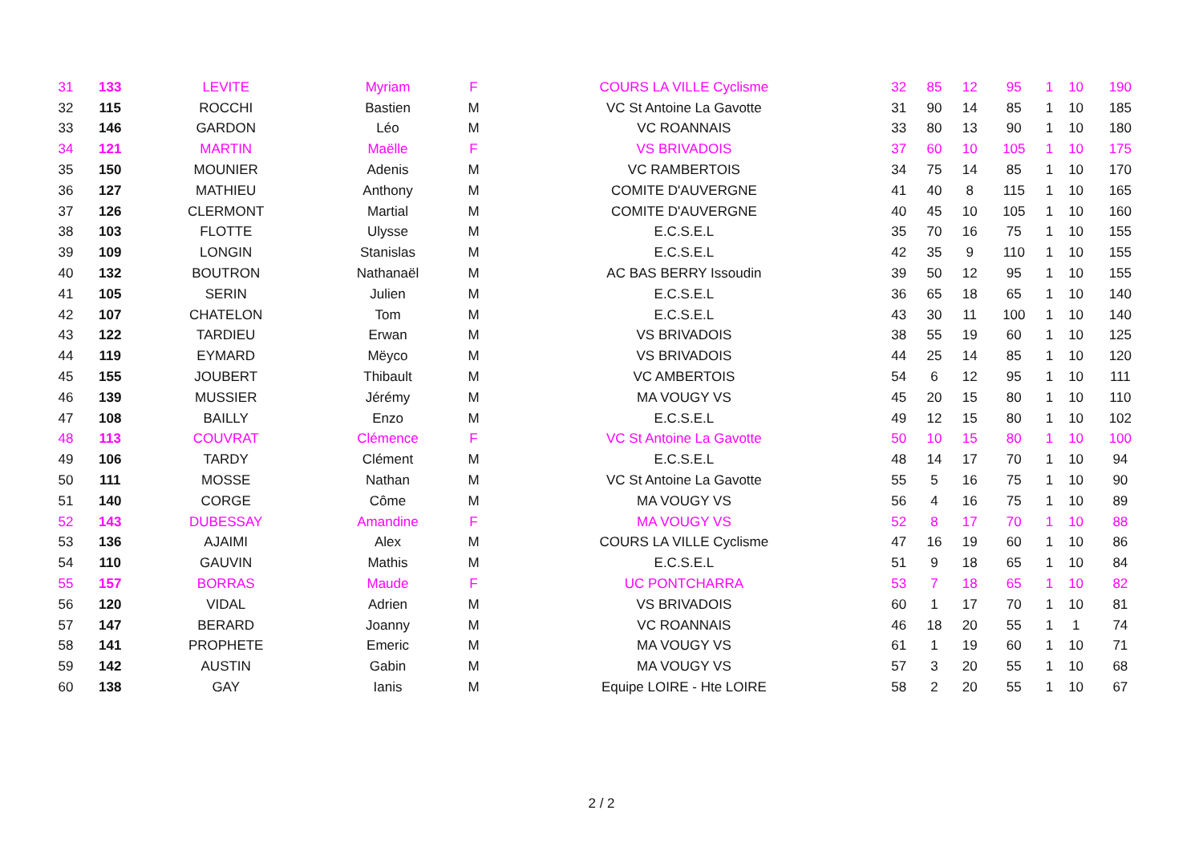| 31 | 133 | LEVITE | Myriam | F | COURS LA VILLE Cyclisme | 32 | 85 | 12 | 95 | 1 | 10 | 190 |
| 32 | 115 | ROCCHI | Bastien | M | VC St Antoine La Gavotte | 31 | 90 | 14 | 85 | 1 | 10 | 185 |
| 33 | 146 | GARDON | Léo | M | VC ROANNAIS | 33 | 80 | 13 | 90 | 1 | 10 | 180 |
| 34 | 121 | MARTIN | Maëlle | F | VS BRIVADOIS | 37 | 60 | 10 | 105 | 1 | 10 | 175 |
| 35 | 150 | MOUNIER | Adenis | M | VC RAMBERTOIS | 34 | 75 | 14 | 85 | 1 | 10 | 170 |
| 36 | 127 | MATHIEU | Anthony | M | COMITE D'AUVERGNE | 41 | 40 | 8 | 115 | 1 | 10 | 165 |
| 37 | 126 | CLERMONT | Martial | M | COMITE D'AUVERGNE | 40 | 45 | 10 | 105 | 1 | 10 | 160 |
| 38 | 103 | FLOTTE | Ulysse | M | E.C.S.E.L | 35 | 70 | 16 | 75 | 1 | 10 | 155 |
| 39 | 109 | LONGIN | Stanislas | M | E.C.S.E.L | 42 | 35 | 9 | 110 | 1 | 10 | 155 |
| 40 | 132 | BOUTRON | Nathanaël | M | AC BAS BERRY Issoudin | 39 | 50 | 12 | 95 | 1 | 10 | 155 |
| 41 | 105 | SERIN | Julien | M | E.C.S.E.L | 36 | 65 | 18 | 65 | 1 | 10 | 140 |
| 42 | 107 | CHATELON | Tom | M | E.C.S.E.L | 43 | 30 | 11 | 100 | 1 | 10 | 140 |
| 43 | 122 | TARDIEU | Erwan | M | VS BRIVADOIS | 38 | 55 | 19 | 60 | 1 | 10 | 125 |
| 44 | 119 | EYMARD | Mëyco | M | VS BRIVADOIS | 44 | 25 | 14 | 85 | 1 | 10 | 120 |
| 45 | 155 | JOUBERT | Thibault | M | VC AMBERTOIS | 54 | 6 | 12 | 95 | 1 | 10 | 111 |
| 46 | 139 | MUSSIER | Jérémy | M | MA VOUGY VS | 45 | 20 | 15 | 80 | 1 | 10 | 110 |
| 47 | 108 | BAILLY | Enzo | M | E.C.S.E.L | 49 | 12 | 15 | 80 | 1 | 10 | 102 |
| 48 | 113 | COUVRAT | Clémence | F | VC St Antoine La Gavotte | 50 | 10 | 15 | 80 | 1 | 10 | 100 |
| 49 | 106 | TARDY | Clément | M | E.C.S.E.L | 48 | 14 | 17 | 70 | 1 | 10 | 94 |
| 50 | 111 | MOSSE | Nathan | M | VC St Antoine La Gavotte | 55 | 5 | 16 | 75 | 1 | 10 | 90 |
| 51 | 140 | CORGE | Côme | M | MA VOUGY VS | 56 | 4 | 16 | 75 | 1 | 10 | 89 |
| 52 | 143 | DUBESSAY | Amandine | F | MA VOUGY VS | 52 | 8 | 17 | 70 | 1 | 10 | 88 |
| 53 | 136 | AJAIMI | Alex | M | COURS LA VILLE Cyclisme | 47 | 16 | 19 | 60 | 1 | 10 | 86 |
| 54 | 110 | GAUVIN | Mathis | M | E.C.S.E.L | 51 | 9 | 18 | 65 | 1 | 10 | 84 |
| 55 | 157 | BORRAS | Maude | F | UC PONTCHARRA | 53 | 7 | 18 | 65 | 1 | 10 | 82 |
| 56 | 120 | VIDAL | Adrien | M | VS BRIVADOIS | 60 | 1 | 17 | 70 | 1 | 10 | 81 |
| 57 | 147 | BERARD | Joanny | M | VC ROANNAIS | 46 | 18 | 20 | 55 | 1 | 1 | 74 |
| 58 | 141 | PROPHETE | Emeric | M | MA VOUGY VS | 61 | 1 | 19 | 60 | 1 | 10 | 71 |
| 59 | 142 | AUSTIN | Gabin | M | MA VOUGY VS | 57 | 3 | 20 | 55 | 1 | 10 | 68 |
| 60 | 138 | GAY | Ianis | M | Equipe LOIRE - Hte LOIRE | 58 | 2 | 20 | 55 | 1 | 10 | 67 |
2 / 2